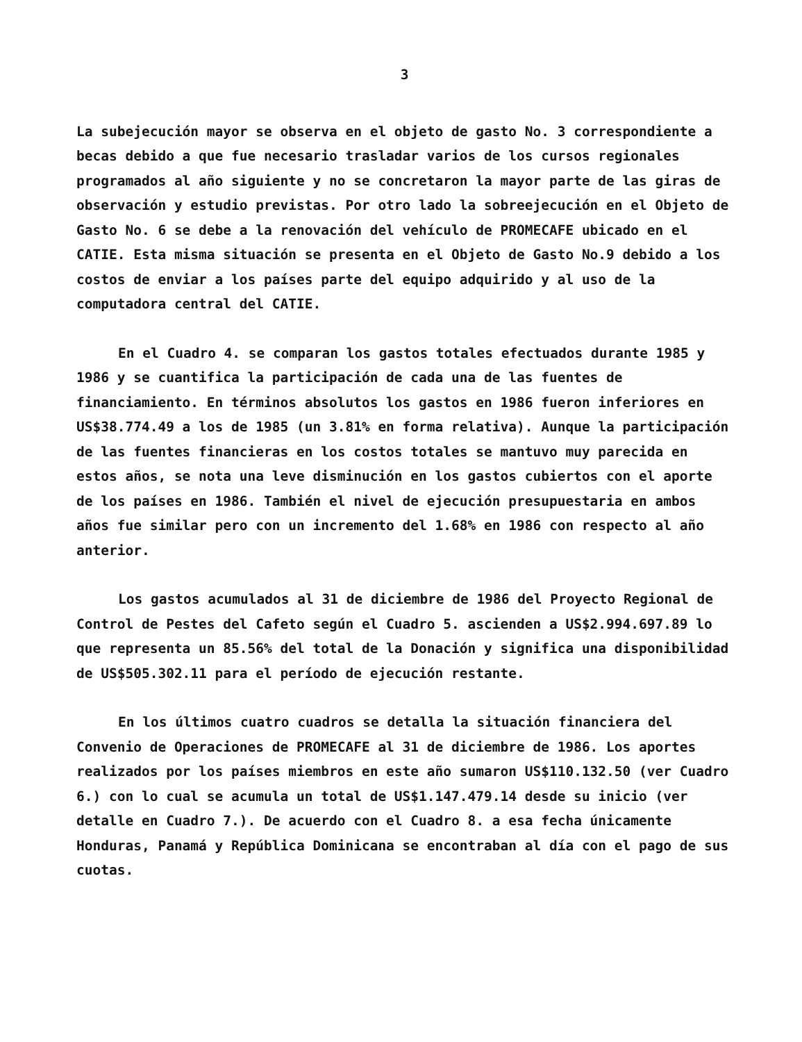3
La subejecución mayor se observa en el objeto de gasto No. 3 correspondiente a becas debido a que fue necesario trasladar varios de los cursos regionales programados al año siguiente y no se concretaron la mayor parte de las giras de observación y estudio previstas. Por otro lado la sobreejecución en el Objeto de Gasto No. 6 se debe a la renovación del vehículo de PROMECAFE ubicado en el CATIE. Esta misma situación se presenta en el Objeto de Gasto No.9 debido a los costos de enviar a los países parte del equipo adquirido y al uso de la computadora central del CATIE.
En el Cuadro 4. se comparan los gastos totales efectuados durante 1985 y 1986 y se cuantifica la participación de cada una de las fuentes de financiamiento. En términos absolutos los gastos en 1986 fueron inferiores en US$38.774.49 a los de 1985 (un 3.81% en forma relativa). Aunque la participación de las fuentes financieras en los costos totales se mantuvo muy parecida en estos años, se nota una leve disminución en los gastos cubiertos con el aporte de los países en 1986. También el nivel de ejecución presupuestaria en ambos años fue similar pero con un incremento del 1.68% en 1986 con respecto al año anterior.
Los gastos acumulados al 31 de diciembre de 1986 del Proyecto Regional de Control de Pestes del Cafeto según el Cuadro 5. ascienden a US$2.994.697.89 lo que representa un 85.56% del total de la Donación y significa una disponibilidad de US$505.302.11 para el período de ejecución restante.
En los últimos cuatro cuadros se detalla la situación financiera del Convenio de Operaciones de PROMECAFE al 31 de diciembre de 1986. Los aportes realizados por los países miembros en este año sumaron US$110.132.50 (ver Cuadro 6.) con lo cual se acumula un total de US$1.147.479.14 desde su inicio (ver detalle en Cuadro 7.). De acuerdo con el Cuadro 8. a esa fecha únicamente Honduras, Panamá y República Dominicana se encontraban al día con el pago de sus cuotas.